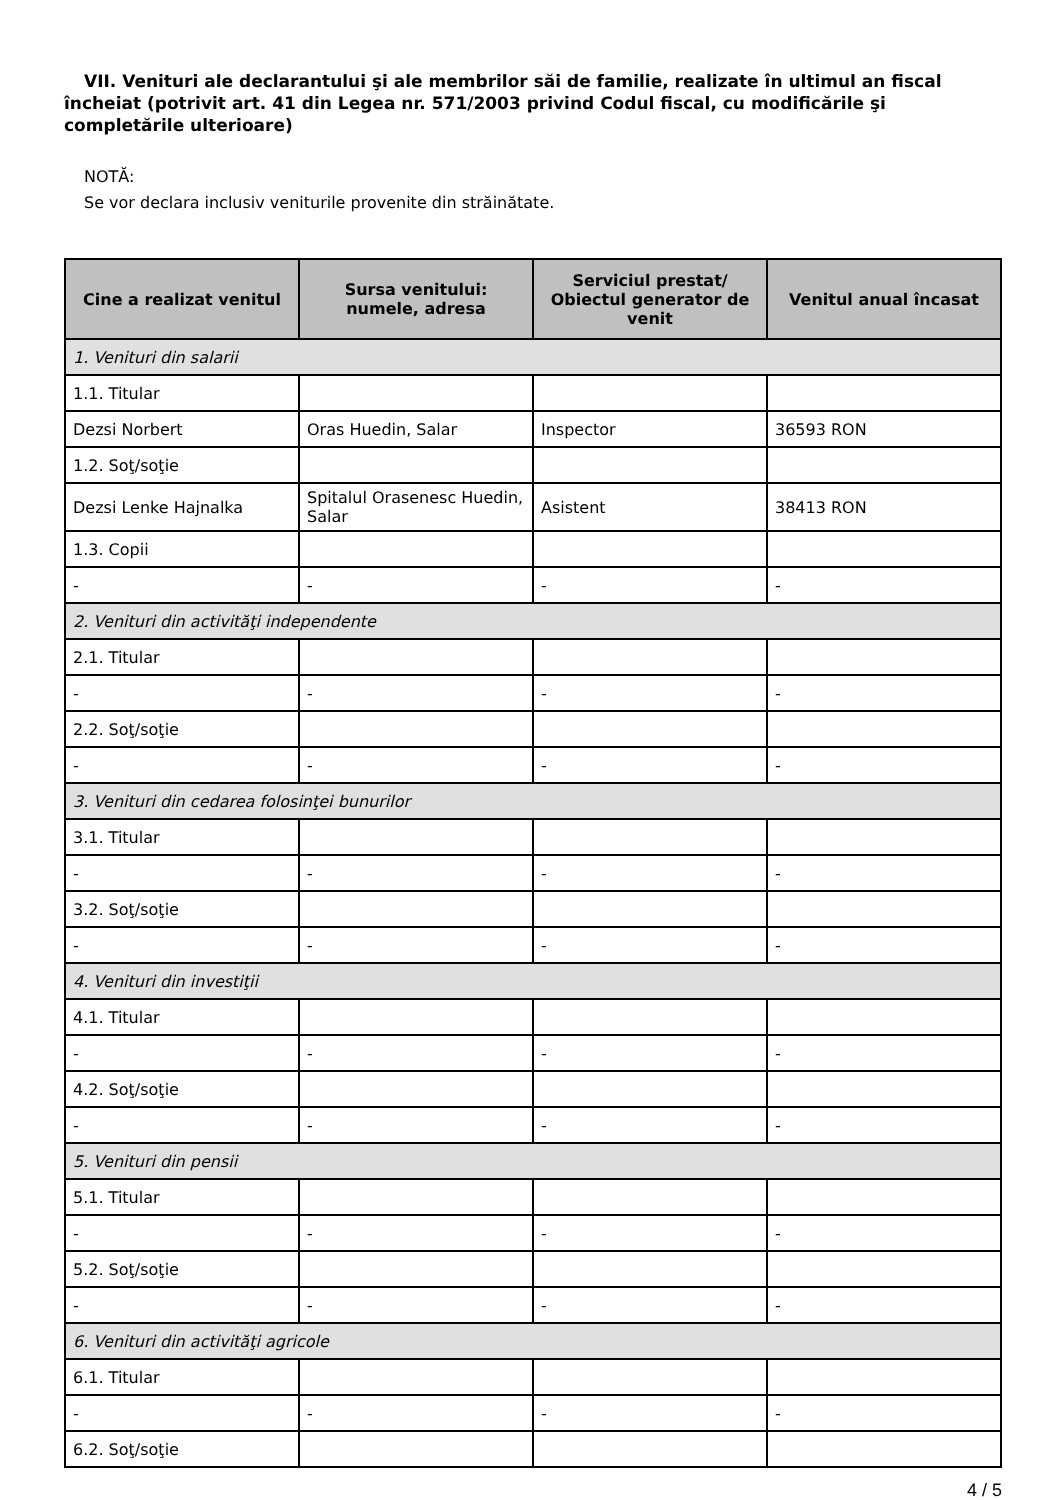VII. Venituri ale declarantului şi ale membrilor săi de familie, realizate în ultimul an fiscal încheiat (potrivit art. 41 din Legea nr. 571/2003 privind Codul fiscal, cu modificările şi completările ulterioare)
NOTĂ:
Se vor declara inclusiv veniturile provenite din străinătate.
| Cine a realizat venitul | Sursa venitului: numele, adresa | Serviciul prestat/ Obiectul generator de venit | Venitul anual încasat |
| --- | --- | --- | --- |
| 1. Venituri din salarii | | | |
| 1.1. Titular | | | |
| Dezsi Norbert | Oras Huedin, Salar | Inspector | 36593 RON |
| 1.2. Soţ/soţie | | | |
| Dezsi Lenke Hajnalka | Spitalul Orasenesc Huedin, Salar | Asistent | 38413 RON |
| 1.3. Copii | | | |
| - | - | - | - |
| 2. Venituri din activităţi independente | | | |
| 2.1. Titular | | | |
| - | - | - | - |
| 2.2. Soţ/soţie | | | |
| - | - | - | - |
| 3. Venituri din cedarea folosinţei bunurilor | | | |
| 3.1. Titular | | | |
| - | - | - | - |
| 3.2. Soţ/soţie | | | |
| - | - | - | - |
| 4. Venituri din investiţii | | | |
| 4.1. Titular | | | |
| - | - | - | - |
| 4.2. Soţ/soţie | | | |
| - | - | - | - |
| 5. Venituri din pensii | | | |
| 5.1. Titular | | | |
| - | - | - | - |
| 5.2. Soţ/soţie | | | |
| - | - | - | - |
| 6. Venituri din activităţi agricole | | | |
| 6.1. Titular | | | |
| - | - | - | - |
| 6.2. Soţ/soţie | | | |
4 / 5